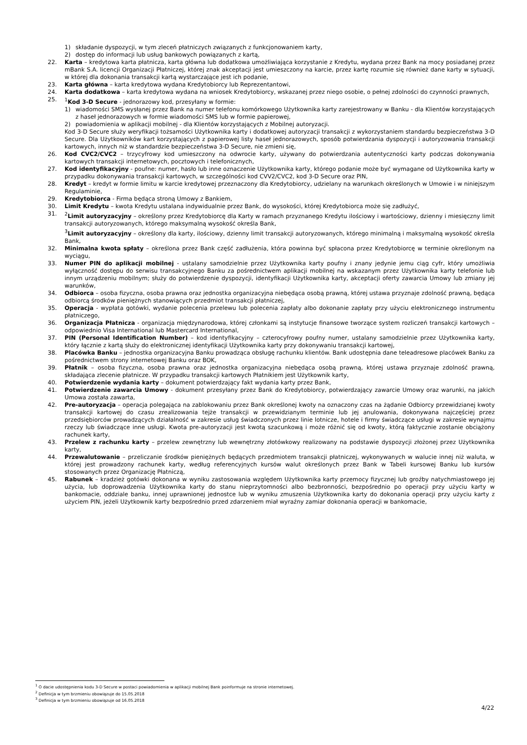1) składanie dyspozycji, w tym zleceń płatniczych związanych z funkcjonowaniem karty,
2) dostęp do informacji lub usług bankowych powiązanych z kartą,
22. Karta – kredytowa karta płatnicza, karta główna lub dodatkowa umożliwiająca korzystanie z Kredytu, wydana przez Bank na mocy posiadanej przez mBank S.A. licencji Organizacji Płatniczej, której znak akceptacji jest umieszczony na karcie, przez kartę rozumie się również dane karty w sytuacji, w której dla dokonania transakcji kartą wystarczające jest ich podanie,
23. Karta główna – karta kredytowa wydana Kredytobiorcy lub Reprezentantowi,
24. Karta dodatkowa – karta kredytowa wydana na wniosek Kredytobiorcy, wskazanej przez niego osobie, o pełnej zdolności do czynności prawnych,
25. <sup>1</sup>Kod 3-D Secure - jednorazowy kod, przesyłany w formie:
1) wiadomości SMS wysłanej przez Bank na numer telefonu komórkowego Użytkownika karty zarejestrowany w Banku - dla Klientów korzystających z haseł jednorazowych w formie wiadomości SMS lub w formie papierowej,
2) powiadomienia w aplikacji mobilnej - dla Klientów korzystających z Mobilnej autoryzacji.
Kod 3-D Secure służy weryfikacji tożsamości Użytkownika karty i dodatkowej autoryzacji transakcji z wykorzystaniem standardu bezpieczeństwa 3-D Secure. Dla Użytkowników kart korzystających z papierowej listy haseł jednorazowych, sposób potwierdzania dyspozycji i autoryzowania transakcji kartowych, innych niż w standardzie bezpieczeństwa 3-D Secure, nie zmieni się,
26. Kod CVC2/CVC2 – trzycyfrowy kod umieszczony na odwrocie karty, używany do potwierdzania autentyczności karty podczas dokonywania kartowych transakcji internetowych, pocztowych i telefonicznych,
27. Kod identyfikacyjny - poufne: numer, hasło lub inne oznaczenie Użytkownika karty, którego podanie może być wymagane od Użytkownika karty w przypadku dokonywania transakcji kartowych, w szczególności kod CVV2/CVC2, kod 3-D Secure oraz PIN,
28. Kredyt – kredyt w formie limitu w karcie kredytowej przeznaczony dla Kredytobiorcy, udzielany na warunkach określonych w Umowie i w niniejszym Regulaminie,
29. Kredytobiorca - Firma będąca stroną Umowy z Bankiem,
30. Limit Kredytu – kwota Kredytu ustalana indywidualnie przez Bank, do wysokości, której Kredytobiorca może się zadłużyć,
31. <sup>2</sup>Limit autoryzacyjny – określony przez Kredytobiorcę dla Karty w ramach przyznanego Kredytu ilościowy i wartościowy, dzienny i miesięczny limit transakcji autoryzowanych, którego maksymalną wysokość określa Bank,
<sup>3</sup> Limit autoryzacyjny – określony dla karty, ilościowy, dzienny limit transakcji autoryzowanych, którego minimalną i maksymalną wysokość określa Bank,
32. Minimalna kwota spłaty – określona przez Bank część zadłużenia, która powinna być spłacona przez Kredytobiorcę w terminie określonym na wyciągu,
33. Numer PIN do aplikacji mobilnej - ustalany samodzielnie przez Użytkownika karty poufny i znany jedynie jemu ciąg cyfr, który umożliwia wyłączność dostępu do serwisu transakcyjnego Banku za pośrednictwem aplikacji mobilnej na wskazanym przez Użytkownika karty telefonie lub innym urządzeniu mobilnym; służy do potwierdzenie dyspozycji, identyfikacji Użytkownika karty, akceptacji oferty zawarcia Umowy lub zmiany jej warunków,
34. Odbiorca – osoba fizyczna, osoba prawna oraz jednostka organizacyjna niebędąca osobą prawną, której ustawa przyznaje zdolność prawną, będąca odbiorcą środków pieniężnych stanowiących przedmiot transakcji płatniczej,
35. Operacja - wypłata gotówki, wydanie polecenia przelewu lub polecenia zapłaty albo dokonanie zapłaty przy użyciu elektronicznego instrumentu płatniczego,
36. Organizacja Płatnicza - organizacja międzynarodowa, której członkami są instytucje finansowe tworzące system rozliczeń transakcji kartowych – odpowiednio Visa International lub Mastercard International,
37. PIN (Personal Identification Number) – kod identyfikacyjny – czterocyfrowy poufny numer, ustalany samodzielnie przez Użytkownika karty, który łącznie z kartą służy do elektronicznej identyfikacji Użytkownika karty przy dokonywaniu transakcji kartowej,
38. Placówka Banku – jednostka organizacyjna Banku prowadząca obsługę rachunku klientów. Bank udostępnia dane teleadresowe placówek Banku za pośrednictwem strony internetowej Banku oraz BOK,
39. Płatnik – osoba fizyczna, osoba prawna oraz jednostka organizacyjna niebędąca osobą prawną, której ustawa przyznaje zdolność prawną, składająca zlecenie płatnicze. W przypadku transakcji kartowych Płatnikiem jest Użytkownik karty,
40. Potwierdzenie wydania karty – dokument potwierdzający fakt wydania karty przez Bank,
41. Potwierdzenie zawarcia Umowy - dokument przesyłany przez Bank do Kredytobiorcy, potwierdzający zawarcie Umowy oraz warunki, na jakich Umowa została zawarta,
42. Pre-autoryzacja – operacja polegająca na zablokowaniu przez Bank określonej kwoty na oznaczony czas na żądanie Odbiorcy przewidzianej kwoty transakcji kartowej do czasu zrealizowania tejże transakcji w przewidzianym terminie lub jej anulowania, dokonywana najczęściej przez przedsiębiorców prowadzących działalność w zakresie usług świadczonych przez linie lotnicze, hotele i firmy świadczące usługi w zakresie wynajmu rzeczy lub świadczące inne usługi. Kwota pre-autoryzacji jest kwotą szacunkową i może różnić się od kwoty, którą faktycznie zostanie obciążony rachunek karty,
43. Przelew z rachunku karty – przelew zewnętrzny lub wewnętrzny złotówkowy realizowany na podstawie dyspozycji złożonej przez Użytkownika karty,
44. Przewalutowanie – przeliczanie środków pieniężnych będących przedmiotem transakcji płatniczej, wykonywanych w walucie innej niż waluta, w której jest prowadzony rachunek karty, według referencyjnych kursów walut określonych przez Bank w Tabeli kursowej Banku lub kursów stosowanych przez Organizację Płatniczą,
45. Rabunek – kradzież gotówki dokonana w wyniku zastosowania względem Użytkownika karty przemocy fizycznej lub groźby natychmiastowego jej użycia, lub doprowadzenia Użytkownika karty do stanu nieprzytomności albo bezbronności, bezpośrednio po operacji przy użyciu karty w bankomacie, oddziale banku, innej uprawnionej jednostce lub w wyniku zmuszenia Użytkownika karty do dokonania operacji przy użyciu karty z użyciem PIN, jeżeli Użytkownik karty bezpośrednio przed zdarzeniem miał wyraźny zamiar dokonania operacji w bankomacie,
<sup>1</sup> O dacie udostępnienia kodu 3-D Secure w postaci powiadomienia w aplikacji mobilnej Bank poinformuje na stronie internetowej.
<sup>2</sup> Definicja w tym brzmieniu obowiązuje do 15.05.2018
<sup>3</sup> Definicja w tym brzmieniu obowiązuje od 16.05.2018
4/22